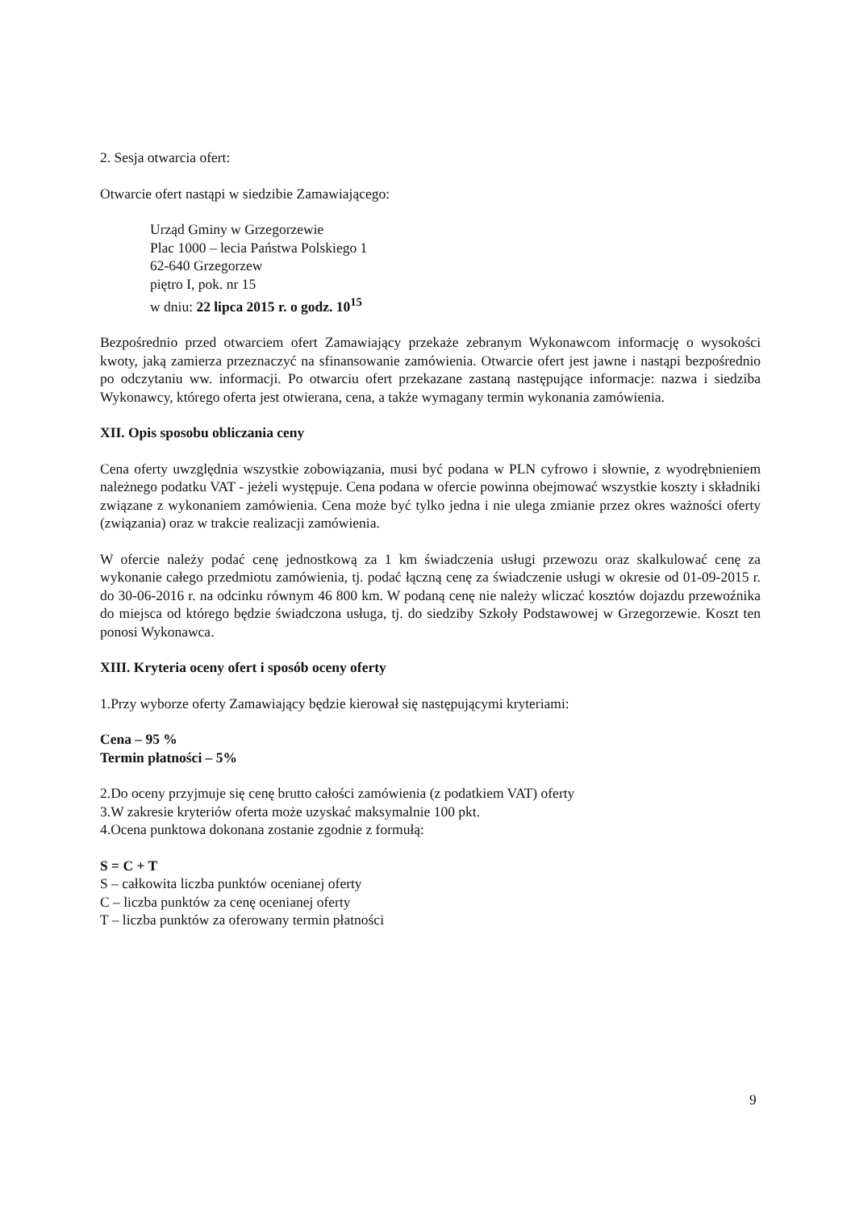2. Sesja otwarcia ofert:
Otwarcie ofert nastąpi w siedzibie Zamawiającego:
Urząd Gminy w Grzegorzewie
Plac 1000 – lecia Państwa Polskiego 1
62-640 Grzegorzew
piętro I, pok. nr 15
w dniu: 22 lipca 2015 r. o godz. 10<sup>15</sup>
Bezpośrednio przed otwarciem ofert Zamawiający przekaże zebranym Wykonawcom informację o wysokości kwoty, jaką zamierza przeznaczyć na sfinansowanie zamówienia. Otwarcie ofert jest jawne i nastąpi bezpośrednio po odczytaniu ww. informacji. Po otwarciu ofert przekazane zastaną następujące informacje: nazwa i siedziba Wykonawcy, którego oferta jest otwierana, cena, a także wymagany termin wykonania zamówienia.
XII. Opis sposobu obliczania ceny
Cena oferty uwzględnia wszystkie zobowiązania, musi być podana w PLN cyfrowo i słownie, z wyodrębnieniem należnego podatku VAT - jeżeli występuje. Cena podana w ofercie powinna obejmować wszystkie koszty i składniki związane z wykonaniem zamówienia. Cena może być tylko jedna i nie ulega zmianie przez okres ważności oferty (związania) oraz w trakcie realizacji zamówienia.
W ofercie należy podać cenę jednostkową za 1 km świadczenia usługi przewozu oraz skalkulować cenę za wykonanie całego przedmiotu zamówienia, tj. podać łączną cenę za świadczenie usługi w okresie od 01-09-2015 r. do 30-06-2016 r. na odcinku równym 46 800 km. W podaną cenę nie należy wliczać kosztów dojazdu przewoźnika do miejsca od którego będzie świadczona usługa, tj. do siedziby Szkoły Podstawowej w Grzegorzewie. Koszt ten ponosi Wykonawca.
XIII. Kryteria oceny ofert i sposób oceny oferty
1.Przy wyborze oferty Zamawiający będzie kierował się następującymi kryteriami:
Cena – 95 %
Termin płatności – 5%
2.Do oceny przyjmuje się cenę brutto całości zamówienia (z podatkiem VAT) oferty
3.W zakresie kryteriów oferta może uzyskać maksymalnie 100 pkt.
4.Ocena punktowa dokonana zostanie zgodnie z formułą:
S = C + T
S – całkowita liczba punktów ocenianej oferty
C – liczba punktów za cenę ocenianej oferty
T – liczba punktów za oferowany termin płatności
9